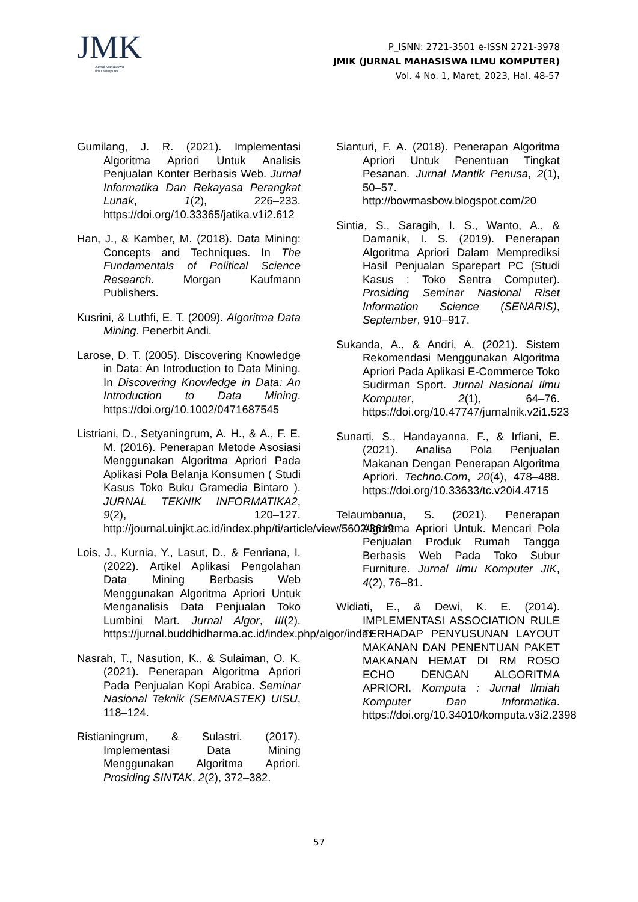JMK
Jurnal Mahasiswa
Ilmu Komputer
P_ISNN: 2721-3501 e-ISSN 2721-3978
JMIK (JURNAL MAHASISWA ILMU KOMPUTER)
Vol. 4 No. 1, Maret, 2023, Hal. 48-57
Gumilang, J. R. (2021). Implementasi Algoritma Apriori Untuk Analisis Penjualan Konter Berbasis Web. Jurnal Informatika Dan Rekayasa Perangkat Lunak, 1(2), 226–233. https://doi.org/10.33365/jatika.v1i2.612
Han, J., & Kamber, M. (2018). Data Mining: Concepts and Techniques. In The Fundamentals of Political Science Research. Morgan Kaufmann Publishers.
Kusrini, & Luthfi, E. T. (2009). Algoritma Data Mining. Penerbit Andi.
Larose, D. T. (2005). Discovering Knowledge in Data: An Introduction to Data Mining. In Discovering Knowledge in Data: An Introduction to Data Mining. https://doi.org/10.1002/0471687545
Listriani, D., Setyaningrum, A. H., & A., F. E. M. (2016). Penerapan Metode Asosiasi Menggunakan Algoritma Apriori Pada Aplikasi Pola Belanja Konsumen ( Studi Kasus Toko Buku Gramedia Bintaro ). JURNAL TEKNIK INFORMATIKA2, 9(2), 120–127. http://journal.uinjkt.ac.id/index.php/ti/article/view/5602/3619
Lois, J., Kurnia, Y., Lasut, D., & Fenriana, I. (2022). Artikel Aplikasi Pengolahan Data Mining Berbasis Web Menggunakan Algoritma Apriori Untuk Menganalisis Data Penjualan Toko Lumbini Mart. Jurnal Algor, III(2). https://jurnal.buddhidharma.ac.id/index.php/algor/index
Nasrah, T., Nasution, K., & Sulaiman, O. K. (2021). Penerapan Algoritma Apriori Pada Penjualan Kopi Arabica. Seminar Nasional Teknik (SEMNASTEK) UISU, 118–124.
Ristianingrum, & Sulastri. (2017). Implementasi Data Mining Menggunakan Algoritma Apriori. Prosiding SINTAK, 2(2), 372–382.
Sianturi, F. A. (2018). Penerapan Algoritma Apriori Untuk Penentuan Tingkat Pesanan. Jurnal Mantik Penusa, 2(1), 50–57. http://bowmasbow.blogspot.com/20
Sintia, S., Saragih, I. S., Wanto, A., & Damanik, I. S. (2019). Penerapan Algoritma Apriori Dalam Memprediksi Hasil Penjualan Sparepart PC (Studi Kasus : Toko Sentra Computer). Prosiding Seminar Nasional Riset Information Science (SENARIS), September, 910–917.
Sukanda, A., & Andri, A. (2021). Sistem Rekomendasi Menggunakan Algoritma Apriori Pada Aplikasi E-Commerce Toko Sudirman Sport. Jurnal Nasional Ilmu Komputer, 2(1), 64–76. https://doi.org/10.47747/jurnalnik.v2i1.523
Sunarti, S., Handayanna, F., & Irfiani, E. (2021). Analisa Pola Penjualan Makanan Dengan Penerapan Algoritma Apriori. Techno.Com, 20(4), 478–488. https://doi.org/10.33633/tc.v20i4.4715
Telaumbanua, S. (2021). Penerapan Algoritma Apriori Untuk. Mencari Pola Penjualan Produk Rumah Tangga Berbasis Web Pada Toko Subur Furniture. Jurnal Ilmu Komputer JIK, 4(2), 76–81.
Widiati, E., & Dewi, K. E. (2014). IMPLEMENTASI ASSOCIATION RULE TERHADAP PENYUSUNAN LAYOUT MAKANAN DAN PENENTUAN PAKET MAKANAN HEMAT DI RM ROSO ECHO DENGAN ALGORITMA APRIORI. Komputa : Jurnal Ilmiah Komputer Dan Informatika. https://doi.org/10.34010/komputa.v3i2.2398
57